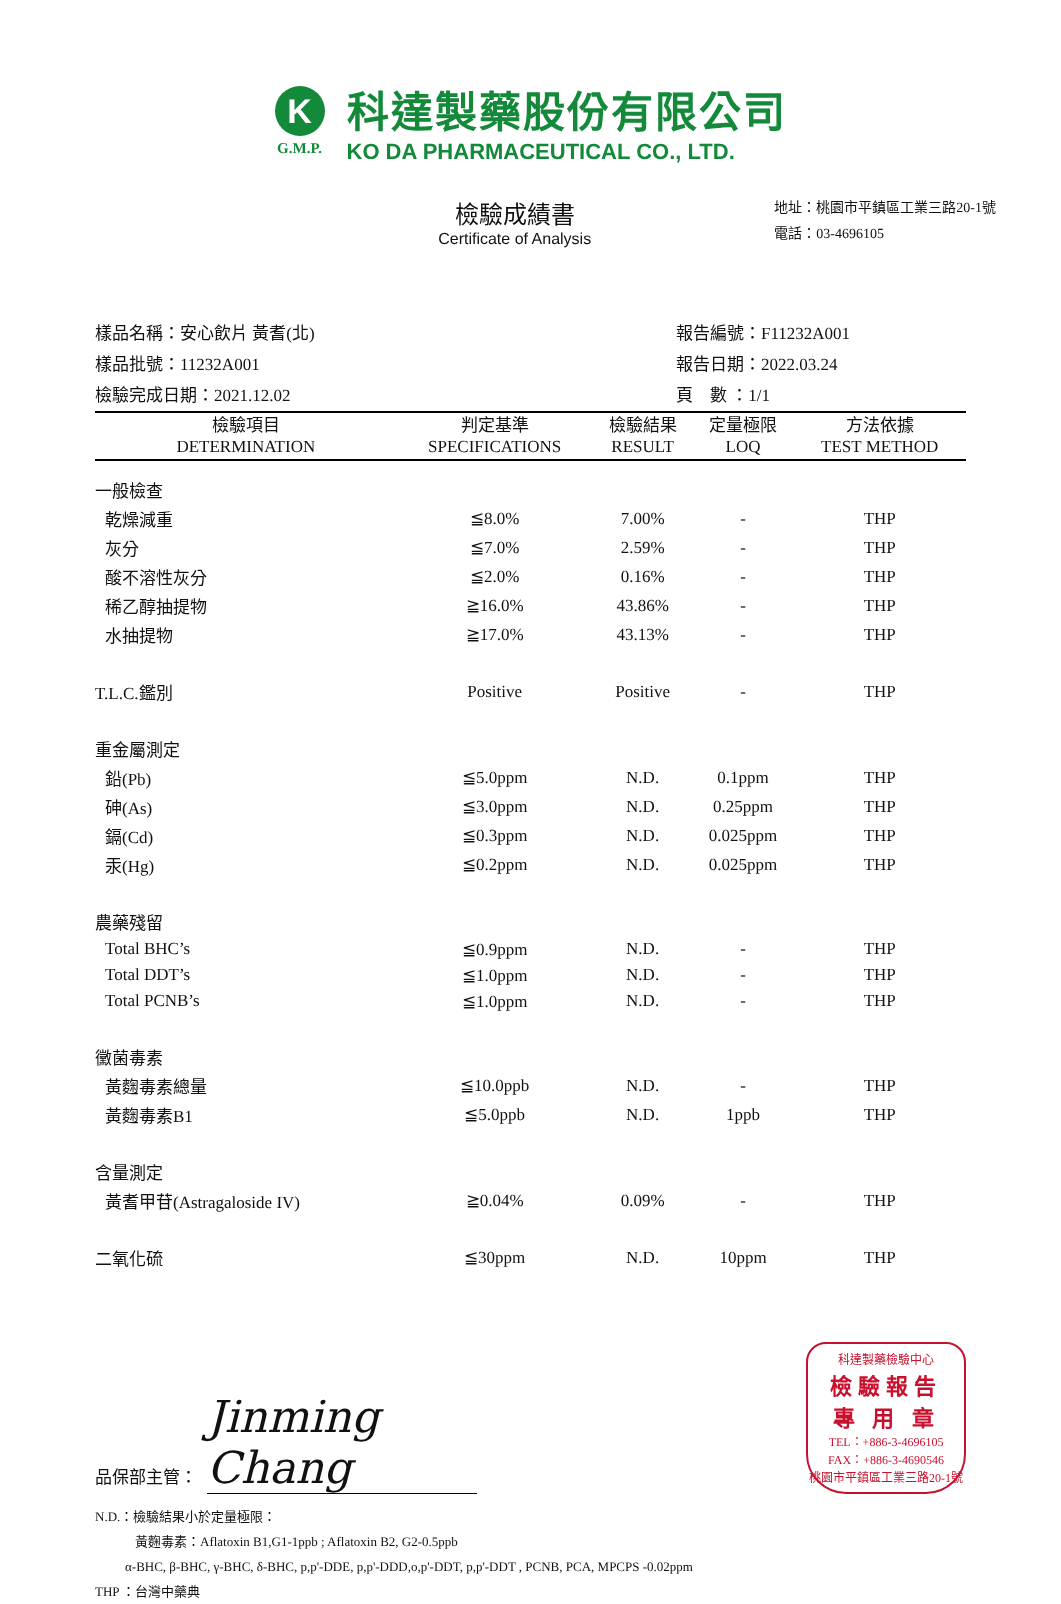K
G.M.P.
科達製藥股份有限公司
KO DA PHARMACEUTICAL CO., LTD.
檢驗成績書
Certificate of Analysis
地址：桃園市平鎮區工業三路20-1號
電話：03-4696105
樣品名稱：安心飲片 黃耆(北)
樣品批號：11232A001
檢驗完成日期：2021.12.02
報告編號：F11232A001
報告日期：2022.03.24
頁　數 ：1/1
| 檢驗項目 DETERMINATION | 判定基準 SPECIFICATIONS | 檢驗結果 RESULT | 定量極限 LOQ | 方法依據 TEST METHOD |
| --- | --- | --- | --- | --- |
| 一般檢查 | | | | |
| 乾燥減重 | ≦8.0% | 7.00% | - | THP |
| 灰分 | ≦7.0% | 2.59% | - | THP |
| 酸不溶性灰分 | ≦2.0% | 0.16% | - | THP |
| 稀乙醇抽提物 | ≧16.0% | 43.86% | - | THP |
| 水抽提物 | ≧17.0% | 43.13% | - | THP |
| T.L.C.鑑別 | Positive | Positive | - | THP |
| 重金屬測定 | | | | |
| 鉛(Pb) | ≦5.0ppm | N.D. | 0.1ppm | THP |
| 砷(As) | ≦3.0ppm | N.D. | 0.25ppm | THP |
| 鎘(Cd) | ≦0.3ppm | N.D. | 0.025ppm | THP |
| 汞(Hg) | ≦0.2ppm | N.D. | 0.025ppm | THP |
| 農藥殘留 | | | | |
| Total BHC’s | ≦0.9ppm | N.D. | - | THP |
| Total DDT’s | ≦1.0ppm | N.D. | - | THP |
| Total PCNB’s | ≦1.0ppm | N.D. | - | THP |
| 黴菌毒素 | | | | |
| 黃麴毒素總量 | ≦10.0ppb | N.D. | - | THP |
| 黃麴毒素B1 | ≦5.0ppb | N.D. | 1ppb | THP |
| 含量測定 | | | | |
| 黃耆甲苷(Astragaloside IV) | ≧0.04% | 0.09% | - | THP |
| 二氧化硫 | ≦30ppm | N.D. | 10ppm | THP |
品保部主管： Jinming Chang
科達製藥檢驗中心
檢驗報告
專 用 章
TEL：+886-3-4696105
FAX：+886-3-4690546
桃園市平鎮區工業三路20-1號
N.D.：檢驗結果小於定量極限：
黃麴毒素：Aflatoxin B1,G1-1ppb ; Aflatoxin B2, G2-0.5ppb
α-BHC, β-BHC, γ-BHC, δ-BHC, p,p'-DDE, p,p'-DDD,o,p'-DDT, p,p'-DDT , PCNB, PCA, MPCPS -0.02ppm
THP ：台灣中藥典